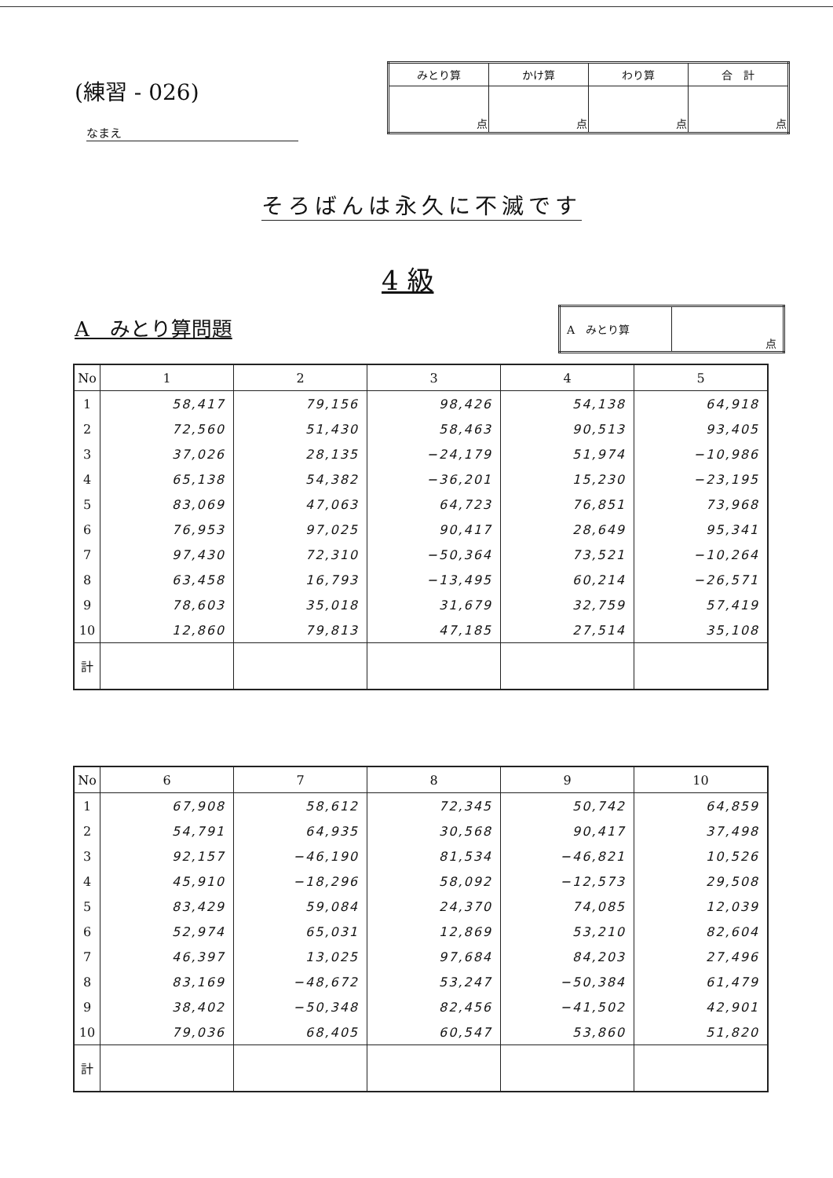(練習 - 026)
なまえ
| みとり算 | かけ算 | わり算 | 合 計 |
| 点 | 点 | 点 | 点 |
そろばんは永久に不滅です
4 級
A　みとり算問題
| A みとり算 | 点 |
| No | 1 | 2 | 3 | 4 | 5 |
| --- | --- | --- | --- | --- | --- |
| 1 | 58,417 | 79,156 | 98,426 | 54,138 | 64,918 |
| 2 | 72,560 | 51,430 | 58,463 | 90,513 | 93,405 |
| 3 | 37,026 | 28,135 | −24,179 | 51,974 | −10,986 |
| 4 | 65,138 | 54,382 | −36,201 | 15,230 | −23,195 |
| 5 | 83,069 | 47,063 | 64,723 | 76,851 | 73,968 |
| 6 | 76,953 | 97,025 | 90,417 | 28,649 | 95,341 |
| 7 | 97,430 | 72,310 | −50,364 | 73,521 | −10,264 |
| 8 | 63,458 | 16,793 | −13,495 | 60,214 | −26,571 |
| 9 | 78,603 | 35,018 | 31,679 | 32,759 | 57,419 |
| 10 | 12,860 | 79,813 | 47,185 | 27,514 | 35,108 |
| 計 | | | | | |
| No | 6 | 7 | 8 | 9 | 10 |
| --- | --- | --- | --- | --- | --- |
| 1 | 67,908 | 58,612 | 72,345 | 50,742 | 64,859 |
| 2 | 54,791 | 64,935 | 30,568 | 90,417 | 37,498 |
| 3 | 92,157 | −46,190 | 81,534 | −46,821 | 10,526 |
| 4 | 45,910 | −18,296 | 58,092 | −12,573 | 29,508 |
| 5 | 83,429 | 59,084 | 24,370 | 74,085 | 12,039 |
| 6 | 52,974 | 65,031 | 12,869 | 53,210 | 82,604 |
| 7 | 46,397 | 13,025 | 97,684 | 84,203 | 27,496 |
| 8 | 83,169 | −48,672 | 53,247 | −50,384 | 61,479 |
| 9 | 38,402 | −50,348 | 82,456 | −41,502 | 42,901 |
| 10 | 79,036 | 68,405 | 60,547 | 53,860 | 51,820 |
| 計 | | | | | |